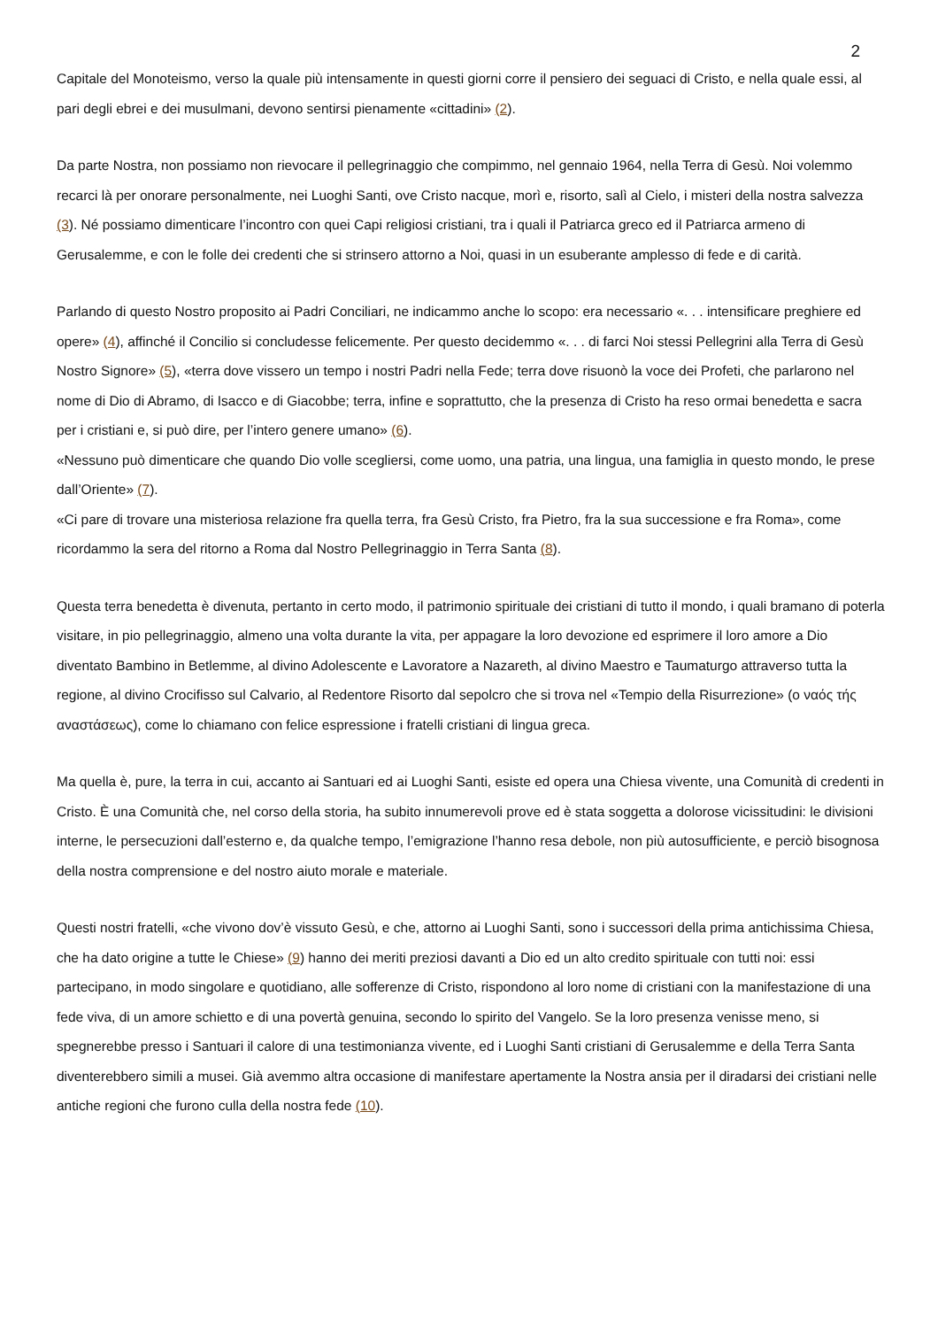2
Capitale del Monoteismo, verso la quale più intensamente in questi giorni corre il pensiero dei seguaci di Cristo, e nella quale essi, al pari degli ebrei e dei musulmani, devono sentirsi pienamente «cittadini» (2).
Da parte Nostra, non possiamo non rievocare il pellegrinaggio che compimmo, nel gennaio 1964, nella Terra di Gesù. Noi volemmo recarci là per onorare personalmente, nei Luoghi Santi, ove Cristo nacque, morì e, risorto, salì al Cielo, i misteri della nostra salvezza (3). Né possiamo dimenticare l’incontro con quei Capi religiosi cristiani, tra i quali il Patriarca greco ed il Patriarca armeno di Gerusalemme, e con le folle dei credenti che si strinsero attorno a Noi, quasi in un esuberante amplesso di fede e di carità.
Parlando di questo Nostro proposito ai Padri Conciliari, ne indicammo anche lo scopo: era necessario «. . . intensificare preghiere ed opere» (4), affinché il Concilio si concludesse felicemente. Per questo decidemmo «. . . di farci Noi stessi Pellegrini alla Terra di Gesù Nostro Signore» (5), «terra dove vissero un tempo i nostri Padri nella Fede; terra dove risuonò la voce dei Profeti, che parlarono nel nome di Dio di Abramo, di Isacco e di Giacobbe; terra, infine e soprattutto, che la presenza di Cristo ha reso ormai benedetta e sacra per i cristiani e, si può dire, per l’intero genere umano» (6).
«Nessuno può dimenticare che quando Dio volle scegliersi, come uomo, una patria, una lingua, una famiglia in questo mondo, le prese dall’Oriente» (7).
«Ci pare di trovare una misteriosa relazione fra quella terra, fra Gesù Cristo, fra Pietro, fra la sua successione e fra Roma», come ricordammo la sera del ritorno a Roma dal Nostro Pellegrinaggio in Terra Santa (8).
Questa terra benedetta è divenuta, pertanto in certo modo, il patrimonio spirituale dei cristiani di tutto il mondo, i quali bramano di poterla visitare, in pio pellegrinaggio, almeno una volta durante la vita, per appagare la loro devozione ed esprimere il loro amore a Dio diventato Bambino in Betlemme, al divino Adolescente e Lavoratore a Nazareth, al divino Maestro e Taumaturgo attraverso tutta la regione, al divino Crocifisso sul Calvario, al Redentore Risorto dal sepolcro che si trova nel «Tempio della Risurrezione» (ο ναός τής αναστάσεως), come lo chiamano con felice espressione i fratelli cristiani di lingua greca.
Ma quella è, pure, la terra in cui, accanto ai Santuari ed ai Luoghi Santi, esiste ed opera una Chiesa vivente, una Comunità di credenti in Cristo. È una Comunità che, nel corso della storia, ha subito innumerevoli prove ed è stata soggetta a dolorose vicissitudini: le divisioni interne, le persecuzioni dall’esterno e, da qualche tempo, l’emigrazione l’hanno resa debole, non più autosufficiente, e perciò bisognosa della nostra comprensione e del nostro aiuto morale e materiale.
Questi nostri fratelli, «che vivono dov’è vissuto Gesù, e che, attorno ai Luoghi Santi, sono i successori della prima antichissima Chiesa, che ha dato origine a tutte le Chiese» (9) hanno dei meriti preziosi davanti a Dio ed un alto credito spirituale con tutti noi: essi partecipano, in modo singolare e quotidiano, alle sofferenze di Cristo, rispondono al loro nome di cristiani con la manifestazione di una fede viva, di un amore schietto e di una povertà genuina, secondo lo spirito del Vangelo. Se la loro presenza venisse meno, si spegnerebbe presso i Santuari il calore di una testimonianza vivente, ed i Luoghi Santi cristiani di Gerusalemme e della Terra Santa diventerebbero simili a musei. Già avemmo altra occasione di manifestare apertamente la Nostra ansia per il diradarsi dei cristiani nelle antiche regioni che furono culla della nostra fede (10).